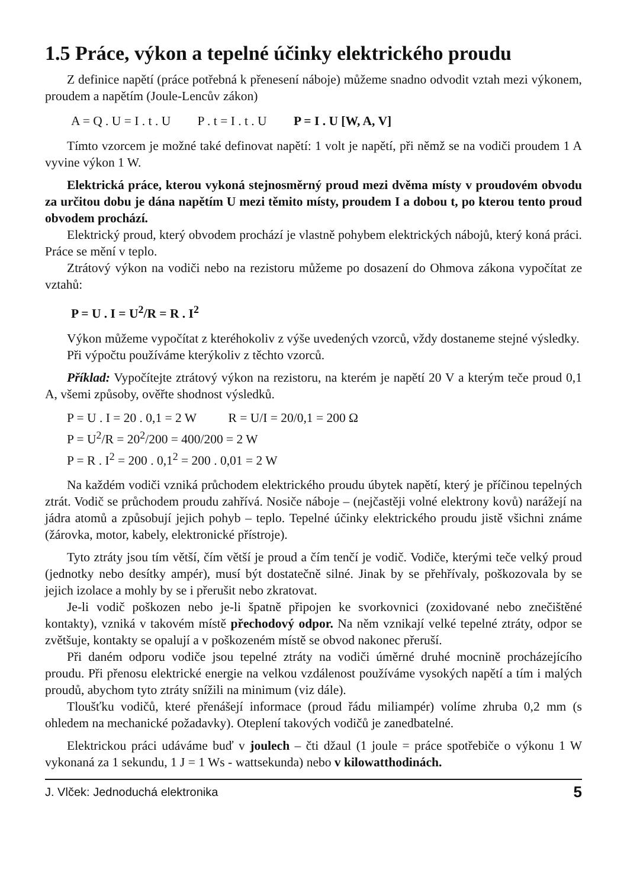1.5 Práce, výkon a tepelné účinky elektrického proudu
Z definice napětí (práce potřebná k přenesení náboje) můžeme snadno odvodit vztah mezi výkonem, proudem a napětím (Joule-Lencův zákon)
A = Q . U = I . t . U P . t = I . t . U P = I . U [W, A, V]
Tímto vzorcem je možné také definovat napětí: 1 volt je napětí, při němž se na vodiči proudem 1 A vyvine výkon 1 W.
Elektrická práce, kterou vykoná stejnosměrný proud mezi dvěma místy v proudovém obvodu za určitou dobu je dána napětím U mezi těmito místy, proudem I a dobou t, po kterou tento proud obvodem prochází.
Elektrický proud, který obvodem prochází je vlastně pohybem elektrických nábojů, který koná práci. Práce se mění v teplo.
Ztrátový výkon na vodiči nebo na rezistoru můžeme po dosazení do Ohmova zákona vypočítat ze vztahů:
P = U . I = U<sup>2</sup>/R = R . I<sup>2</sup>
Výkon můžeme vypočítat z kteréhokoliv z výše uvedených vzorců, vždy dostaneme stejné výsledky.
Při výpočtu používáme kterýkoliv z těchto vzorců.
Příklad: Vypočítejte ztrátový výkon na rezistoru, na kterém je napětí 20 V a kterým teče proud 0,1 A, všemi způsoby, ověřte shodnost výsledků.
P = U . I = 20 . 0,1 = 2 W R = U/I = 20/0,1 = 200 Ω
P = U<sup>2</sup>/R = 20<sup>2</sup>/200 = 400/200 = 2 W
P = R . I<sup>2</sup> = 200 . 0,1<sup>2</sup> = 200 . 0,01 = 2 W
Na každém vodiči vzniká průchodem elektrického proudu úbytek napětí, který je příčinou tepelných ztrát. Vodič se průchodem proudu zahřívá. Nosiče náboje – (nejčastěji volné elektrony kovů) narážejí na jádra atomů a způsobují jejich pohyb – teplo. Tepelné účinky elektrického proudu jistě všichni známe (žárovka, motor, kabely, elektronické přístroje).
Tyto ztráty jsou tím větší, čím větší je proud a čím tenčí je vodič. Vodiče, kterými teče velký proud (jednotky nebo desítky ampér), musí být dostatečně silné. Jinak by se přehřívaly, poškozovala by se jejich izolace a mohly by se i přerušit nebo zkratovat.
Je-li vodič poškozen nebo je-li špatně připojen ke svorkovnici (zoxidované nebo znečištěné kontakty), vzniká v takovém místě přechodový odpor. Na něm vznikají velké tepelné ztráty, odpor se zvětšuje, kontakty se opalují a v poškozeném místě se obvod nakonec přeruší.
Při daném odporu vodiče jsou tepelné ztráty na vodiči úměrné druhé mocnině procházejícího proudu. Při přenosu elektrické energie na velkou vzdálenost používáme vysokých napětí a tím i malých proudů, abychom tyto ztráty snížili na minimum (viz dále).
Tloušťku vodičů, které přenášejí informace (proud řádu miliampér) volíme zhruba 0,2 mm (s ohledem na mechanické požadavky). Oteplení takových vodičů je zanedbatelné.
Elektrickou práci udáváme buď v joulech – čti džaul (1 joule = práce spotřebiče o výkonu 1 W vykonaná za 1 sekundu, 1 J = 1 Ws - wattsekunda) nebo v kilowatthodinách.
J. Vlček: Jednoduchá elektronika 5